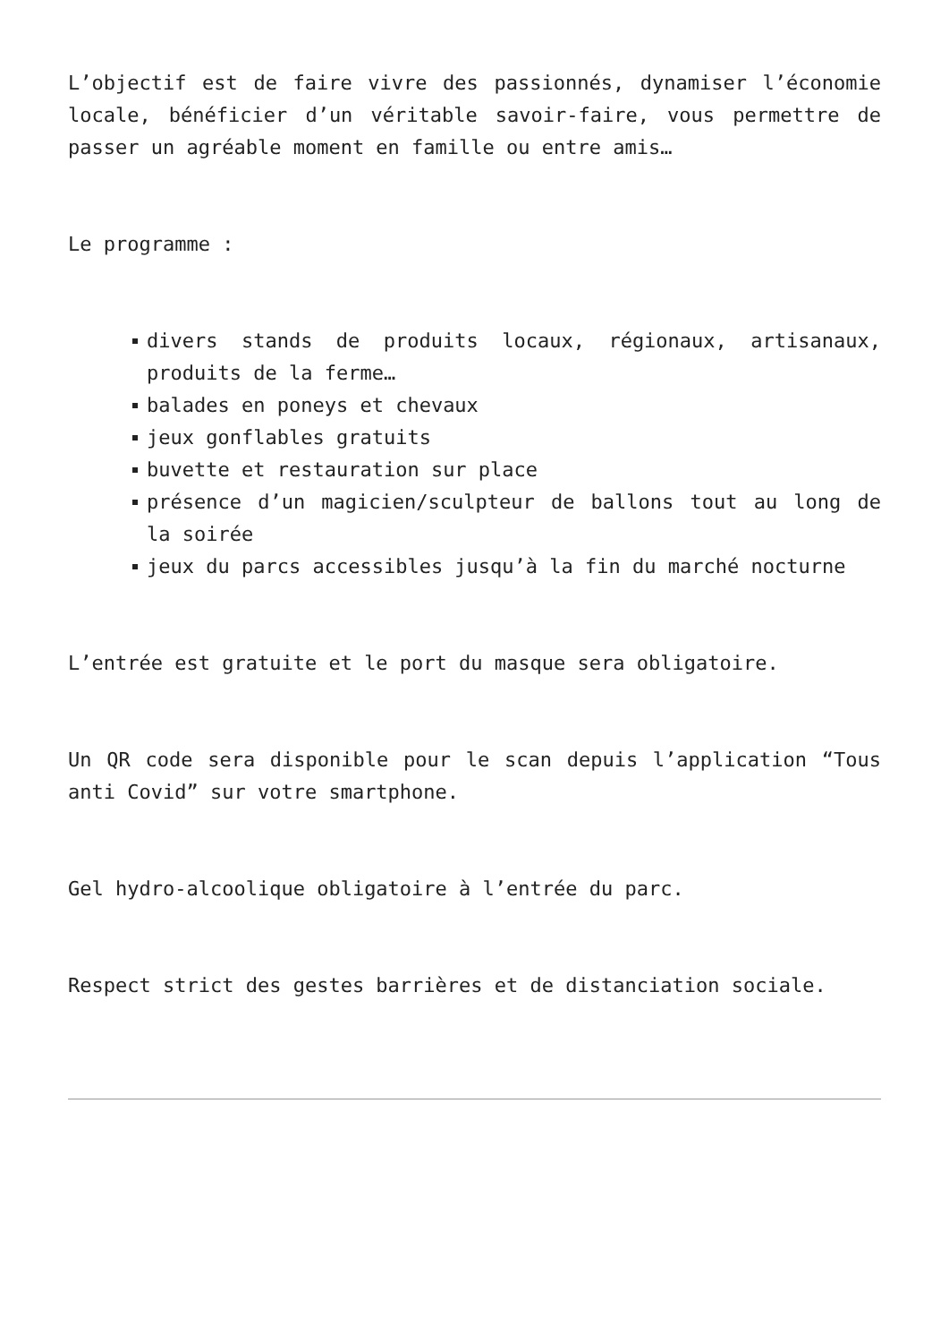L’objectif est de faire vivre des passionnés, dynamiser l’économie locale, bénéficier d’un véritable savoir-faire, vous permettre de passer un agréable moment en famille ou entre amis…
Le programme :
divers stands de produits locaux, régionaux, artisanaux, produits de la ferme…
balades en poneys et chevaux
jeux gonflables gratuits
buvette et restauration sur place
présence d’un magicien/sculpteur de ballons tout au long de la soirée
jeux du parcs accessibles jusqu’à la fin du marché nocturne
L’entrée est gratuite et le port du masque sera obligatoire.
Un QR code sera disponible pour le scan depuis l’application “Tous anti Covid” sur votre smartphone.
Gel hydro-alcoolique obligatoire à l’entrée du parc.
Respect strict des gestes barrières et de distanciation sociale.